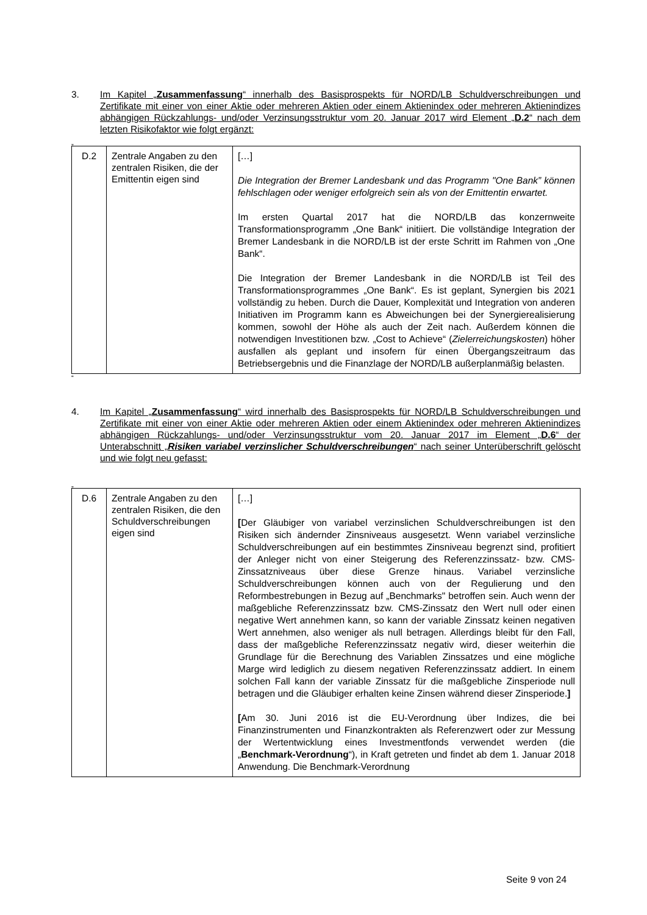3. Im Kapitel „Zusammenfassung“ innerhalb des Basisprospekts für NORD/LB Schuldverschreibungen und Zertifikate mit einer von einer Aktie oder mehreren Aktien oder einem Aktienindex oder mehreren Aktienindizes abhängigen Rückzahlungs- und/oder Verzinsungsstruktur vom 20. Januar 2017 wird Element „D.2“ nach dem letzten Risikofaktor wie folgt ergänzt:
„
| D.2 | Zentrale Angaben zu den zentralen Risiken, die der Emittentin eigen sind | […] Die Integration der Bremer Landesbank und das Programm "One Bank” können fehlschlagen oder weniger erfolgreich sein als von der Emittentin erwartet. Im ersten Quartal 2017 hat die NORD/LB das konzernweite Transformationsprogramm „One Bank“ initiiert. Die vollständige Integration der Bremer Landesbank in die NORD/LB ist der erste Schritt im Rahmen von „One Bank“. Die Integration der Bremer Landesbank in die NORD/LB ist Teil des Transformationsprogrammes „One Bank“. Es ist geplant, Synergien bis 2021 vollständig zu heben. Durch die Dauer, Komplexität und Integration von anderen Initiativen im Programm kann es Abweichungen bei der Synergierealisierung kommen, sowohl der Höhe als auch der Zeit nach. Außerdem können die notwendigen Investitionen bzw. „Cost to Achieve“ ( Zielerreichungskosten ) höher ausfallen als geplant und insofern für einen Übergangszeitraum das Betriebsergebnis und die Finanzlage der NORD/LB außerplanmäßig belasten. |
“
4. Im Kapitel „Zusammenfassung“ wird innerhalb des Basisprospekts für NORD/LB Schuldverschreibungen und Zertifikate mit einer von einer Aktie oder mehreren Aktien oder einem Aktienindex oder mehreren Aktienindizes abhängigen Rückzahlungs- und/oder Verzinsungsstruktur vom 20. Januar 2017 im Element „D.6“ der Unterabschnitt „Risiken variabel verzinslicher Schuldverschreibungen“ nach seiner Unterüberschrift gelöscht und wie folgt neu gefasst:
„
| D.6 | Zentrale Angaben zu den zentralen Risiken, die den Schuldverschreibungen eigen sind | […] [ Der Gläubiger von variabel verzinslichen Schuldverschreibungen ist den Risiken sich ändernder Zinsniveaus ausgesetzt. Wenn variabel verzinsliche Schuldverschreibungen auf ein bestimmtes Zinsniveau begrenzt sind, profitiert der Anleger nicht von einer Steigerung des Referenzzinssatz- bzw. CMS-Zinssatzniveaus über diese Grenze hinaus. Variabel verzinsliche Schuldverschreibungen können auch von der Regulierung und den Reformbestrebungen in Bezug auf „Benchmarks" betroffen sein. Auch wenn der maßgebliche Referenzzinssatz bzw. CMS-Zinssatz den Wert null oder einen negative Wert annehmen kann, so kann der variable Zinssatz keinen negativen Wert annehmen, also weniger als null betragen. Allerdings bleibt für den Fall, dass der maßgebliche Referenzzinssatz negativ wird, dieser weiterhin die Grundlage für die Berechnung des Variablen Zinssatzes und eine mögliche Marge wird lediglich zu diesem negativen Referenzzinssatz addiert. In einem solchen Fall kann der variable Zinssatz für die maßgebliche Zinsperiode null betragen und die Gläubiger erhalten keine Zinsen während dieser Zinsperiode. ] [ Am 30. Juni 2016 ist die EU-Verordnung über Indizes, die bei Finanzinstrumenten und Finanzkontrakten als Referenzwert oder zur Messung der Wertentwicklung eines Investmentfonds verwendet werden (die „ Benchmark-Verordnung “), in Kraft getreten und findet ab dem 1. Januar 2018 Anwendung. Die Benchmark-Verordnung |
Seite 9 von 24